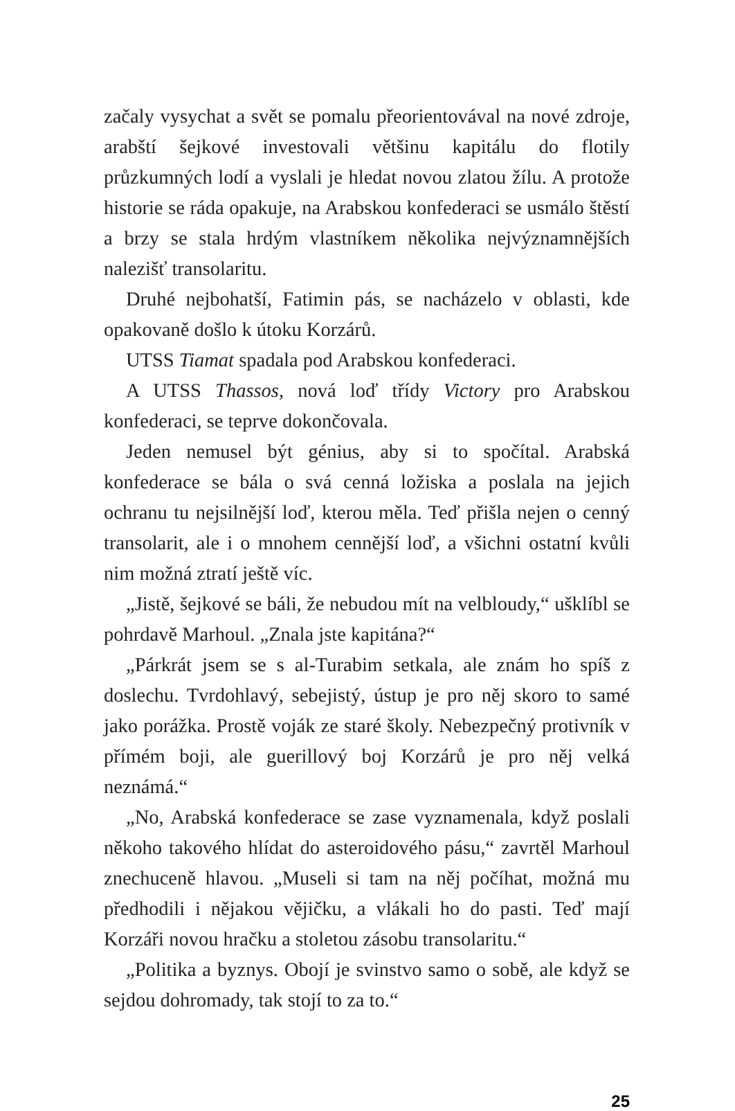začaly vysychat a svět se pomalu přeorientovával na nové zdroje, arabští šejkové investovali většinu kapitálu do flotily průzkumných lodí a vyslali je hledat novou zlatou žílu. A protože historie se ráda opakuje, na Arabskou konfederaci se usmálo štěstí a brzy se stala hrdým vlastníkem několika nejvýznamnějších nalezišť transolaritu.
Druhé nejbohatší, Fatimin pás, se nacházelo v oblasti, kde opakovaně došlo k útoku Korzárů.
UTSS Tiamat spadala pod Arabskou konfederaci.
A UTSS Thassos, nová loď třídy Victory pro Arabskou konfederaci, se teprve dokončovala.
Jeden nemusel být génius, aby si to spočítal. Arabská konfederace se bála o svá cenná ložiska a poslala na jejich ochranu tu nejsilnější loď, kterou měla. Teď přišla nejen o cenný transolarit, ale i o mnohem cennější loď, a všichni ostatní kvůli nim možná ztratí ještě víc.
„Jistě, šejkové se báli, že nebudou mít na velbloudy,“ ušklíbl se pohrdavě Marhoul. „Znala jste kapitána?“
„Párkrát jsem se s al-Turabim setkala, ale znám ho spíš z doslechu. Tvrdohlavý, sebejistý, ústup je pro něj skoro to samé jako porážka. Prostě voják ze staré školy. Nebezpečný protivník v přímém boji, ale guerillový boj Korzárů je pro něj velká neznámá.“
„No, Arabská konfederace se zase vyznamenala, když poslali někoho takového hlídat do asteroidového pásu,“ zavrtěl Marhoul znechuceně hlavou. „Museli si tam na něj počíhat, možná mu předhodili i nějakou vějičku, a vlákali ho do pasti. Teď mají Korzáři novou hračku a stoletou zásobu transolaritu.“
„Politika a byznys. Obojí je svinstvo samo o sobě, ale když se sejdou dohromady, tak stojí to za to.“
25